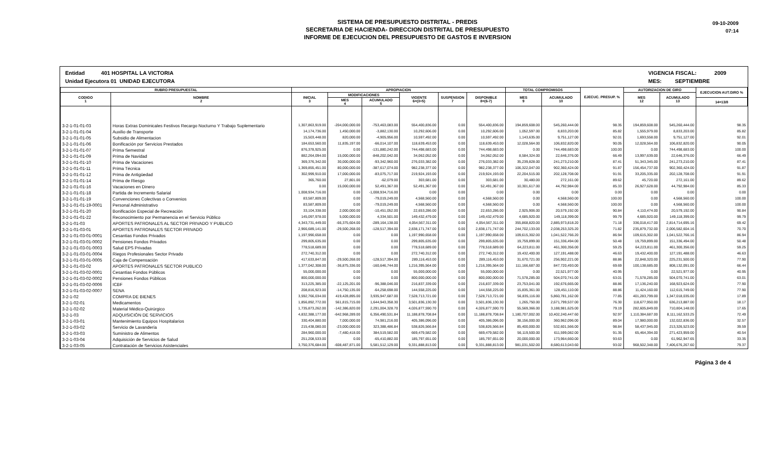SISTEMA DE PRESUPUESTO DISTRITAL - PREDIS
SECRETARIA DE HACIENDA- DIRECCION DISTRITAL DE PRESUPUESTO
INFORME DE EJECUCION DEL PRESUPUESTO DE GASTOS E INVERSION
09-10-2009
07:14
Entidad 401 HOSPITAL LA VICTORIA
Unidad Ejecutora 01 UNIDAD EJECUTORA
VIGENCIA FISCAL: 2009
MES: SEPTIEMBRE
| RUBRO PRESUPUESTAL | | APROPIACION | | | | | | TOTAL COMPROMISOS | | EJECUC. PRESUP. % | AUTORIZACION DE GIRO | | EJECUCION AUT.GIRO % |
| --- | --- | --- | --- | --- | --- | --- | --- | --- | --- | --- | --- | --- | --- |
| CODIGO 1 | NOMBRE 2 | INICIAL 3 | MODIFICACIONES | | VIGENTE 6=(3+5) | SUSPENSION 7 | DISPONIBLE 8=(6-7) | MES 9 | ACUMULADO 10 | | MES 12 | ACUMULADO 13 | |
| | | | MES 4 | ACUMULADO 5 | | | | | | | | | 14=13/8 |
| 3-2-1-01-01-03 | Horas Extras Dominicales Festivos Recargo Nocturno Y Trabajo Suplementario | 1,307,863,919.00 | -204,000,000.00 | -753,463,083.00 | 554,400,836.00 | 0.00 | 554,400,836.00 | 194,859,608.00 | 545,260,444.00 | 98.35 | 194,859,608.00 | 545,260,444.00 | 98.35 |
| 3-2-1-01-01-04 | Auxilio de Transporte | 14,174,736.00 | 1,450,000.00 | -3,882,130.00 | 10,292,606.00 | 0.00 | 10,292,606.00 | 1,052,597.00 | 8,833,203.00 | 85.82 | 1,555,979.00 | 8,833,203.00 | 85.82 |
| 3-2-1-01-01-05 | Subsidio de Alimentacion | 15,503,448.00 | 820,000.00 | -4,905,956.00 | 10,597,492.00 | 0.00 | 10,597,492.00 | 1,143,635.00 | 9,751,127.00 | 92.01 | 1,693,558.00 | 9,751,127.00 | 92.01 |
| 3-2-1-01-01-06 | Bonificación por Servicios Prestados | 184,653,560.00 | 11,835,197.00 | -66,014,107.00 | 118,639,453.00 | 0.00 | 118,639,453.00 | 12,028,564.00 | 106,832,820.00 | 90.05 | 12,028,564.00 | 106,832,820.00 | 90.05 |
| 3-2-1-01-01-07 | Prima Semestral | 876,378,925.00 | 0.00 | -131,880,242.00 | 744,498,683.00 | 0.00 | 744,498,683.00 | 0.00 | 744,498,683.00 | 100.00 | 0.00 | 744,498,683.00 | 100.00 |
| 3-2-1-01-01-09 | Prima de Navidad | 882,264,094.00 | 15,000,000.00 | -848,202,042.00 | 34,062,052.00 | 0.00 | 34,062,052.00 | 8,584,324.00 | 22,646,376.00 | 66.49 | 13,997,639.00 | 22,646,376.00 | 66.49 |
| 3-2-1-01-01-10 | Prima de Vacaciones | 369,376,342.00 | 30,000,000.00 | -93,342,960.00 | 276,033,382.00 | 0.00 | 276,033,382.00 | 35,239,828.00 | 241,273,210.00 | 87.41 | 51,343,345.00 | 241,273,210.00 | 87.41 |
| 3-2-1-01-01-11 | Prima Técnica | 1,369,855,451.00 | 80,000,000.00 | -387,617,074.00 | 982,238,377.00 | 0.00 | 982,238,377.00 | 106,322,047.00 | 902,360,424.00 | 91.87 | 156,454,737.00 | 902,360,424.00 | 91.87 |
| 3-2-1-01-01-12 | Prima de Antigüedad | 302,999,910.00 | 17,000,000.00 | -83,075,717.00 | 219,924,193.00 | 0.00 | 219,924,193.00 | 22,204,515.00 | 202,128,708.00 | 91.91 | 33,205,335.00 | 202,128,708.00 | 91.91 |
| 3-2-1-01-01-14 | Prima de Riesgo | 365,760.00 | 27,801.00 | -62,079.00 | 303,681.00 | 0.00 | 303,681.00 | 30,480.00 | 272,161.00 | 89.62 | 45,720.00 | 272,161.00 | 89.62 |
| 3-2-1-01-01-16 | Vacaciones en Dinero | 0.00 | 15,000,000.00 | 52,491,367.00 | 52,491,367.00 | 0.00 | 52,491,367.00 | 10,301,617.00 | 44,792,984.00 | 85.33 | 26,927,628.00 | 44,792,984.00 | 85.33 |
| 3-2-1-01-01-18 | Partida de Incremento Salarial | 1,008,934,716.00 | 0.00 | -1,008,934,716.00 | 0.00 | 0.00 | 0.00 | 0.00 | 0.00 | 0.00 | 0.00 | 0.00 | 0.00 |
| 3-2-1-01-01-19 | Convenciones Colectivas o Convenios | 83,587,809.00 | 0.00 | -79,019,249.00 | 4,568,560.00 | 0.00 | 4,568,560.00 | 0.00 | 4,568,560.00 | 100.00 | 0.00 | 4,568,560.00 | 100.00 |
| 3-2-1-01-01-19-0001 | Personal Administrativo | 83,587,809.00 | 0.00 | -79,019,249.00 | 4,568,560.00 | 0.00 | 4,568,560.00 | 0.00 | 4,568,560.00 | 100.00 | 0.00 | 4,568,560.00 | 100.00 |
| 3-2-1-01-01-20 | Bonificación Especial de Recreación | 33,104,338.00 | 2,000,000.00 | -10,451,052.00 | 22,653,286.00 | 0.00 | 22,653,286.00 | 2,925,906.00 | 20,579,192.00 | 90.84 | 4,110,474.00 | 20,579,192.00 | 90.84 |
| 3-2-1-01-01-22 | Reconocimiento por Permanencia en el Servicio Público | 145,097,978.00 | 5,000,000.00 | 4,334,501.00 | 149,432,479.00 | 0.00 | 149,432,479.00 | 4,685,920.00 | 149,118,399.00 | 99.79 | 4,685,920.00 | 149,118,399.00 | 99.79 |
| 3-2-1-01-03 | APORTES PATRONALES AL SECTOR PRIVADO Y PUBLICO | 4,343,731,449.00 | -66,375,604.00 | -289,164,138.00 | 4,054,567,311.00 | 0.00 | 4,054,567,311.00 | 355,868,820.00 | 2,885,973,818.20 | 71.18 | 336,018,417.00 | 2,814,714,695.16 | 69.42 |
| 3-2-1-01-03-01 | APORTES PATRONALES SECTOR PRIVADO | 2,966,689,141.00 | -29,500,268.00 | -128,517,394.00 | 2,838,171,747.00 | 0.00 | 2,838,171,747.00 | 244,702,133.00 | 2,038,253,325.20 | 71.82 | 235,879,732.00 | 2,006,582,604.16 | 70.70 |
| 3-2-1-01-03-01-0001 | Cesantias Fondos Privados | 1,197,990,658.00 | 0.00 | 0.00 | 1,197,990,658.00 | 0.00 | 1,197,990,658.00 | 109,615,302.00 | 1,041,522,766.20 | 86.94 | 109,615,302.00 | 1,041,522,766.16 | 86.94 |
| 3-2-1-01-03-01-0002 | Pensiones Fondos Privados | 299,805,635.00 | 0.00 | 0.00 | 299,805,635.00 | 0.00 | 299,805,635.00 | 19,759,899.00 | 151,336,494.00 | 50.48 | 19,759,899.00 | 151,336,494.00 | 50.48 |
| 3-2-1-01-03-01-0003 | Salud EPS Privadas | 778,518,689.00 | 0.00 | 0.00 | 778,518,689.00 | 0.00 | 778,518,689.00 | 64,223,811.00 | 461,300,356.00 | 59.25 | 64,223,811.00 | 461,300,356.00 | 59.25 |
| 3-2-1-01-03-01-0004 | Riegos Profesionales Sector Privado | 272,740,312.00 | 0.00 | 0.00 | 272,740,312.00 | 0.00 | 272,740,312.00 | 19,432,400.00 | 127,191,488.00 | 46.63 | 19,432,400.00 | 127,191,488.00 | 46.63 |
| 3-2-1-01-03-01-0005 | Caja de Compensación | 417,633,847.00 | -29,500,268.00 | -128,517,394.00 | 289,116,453.00 | 0.00 | 289,116,453.00 | 31,670,721.00 | 256,902,221.00 | 88.86 | 22,848,320.00 | 225,231,500.00 | 77.90 |
| 3-2-1-01-03-02 | APORTES PATRONALES SECTOR PUBLICO | 1,377,042,308.00 | -36,875,336.00 | -160,646,744.00 | 1,216,395,564.00 | 0.00 | 1,216,395,564.00 | 111,166,687.00 | 847,720,493.00 | 69.69 | 100,138,685.00 | 808,132,091.00 | 66.44 |
| 3-2-1-01-03-02-0001 | Cesantias Fondos Públicos | 55,000,000.00 | 0.00 | 0.00 | 55,000,000.00 | 0.00 | 55,000,000.00 | 0.00 | 22,521,977.00 | 40.95 | 0.00 | 22,521,977.00 | 40.95 |
| 3-2-1-01-03-02-0002 | Pensiones Fondos Públicos | 800,000,000.00 | 0.00 | 0.00 | 800,000,000.00 | 0.00 | 800,000,000.00 | 71,578,285.00 | 504,070,741.00 | 63.01 | 71,578,285.00 | 504,070,741.00 | 63.01 |
| 3-2-1-01-03-02-0006 | ICBF | 313,225,385.00 | -22,125,201.00 | -96,388,046.00 | 216,837,339.00 | 0.00 | 216,837,339.00 | 23,753,041.00 | 192,676,665.00 | 88.86 | 17,136,240.00 | 168,923,624.00 | 77.90 |
| 3-2-1-01-03-02-0007 | SENA | 208,816,923.00 | -14,750,135.00 | -64,258,698.00 | 144,558,225.00 | 0.00 | 144,558,225.00 | 15,835,361.00 | 128,451,110.00 | 88.86 | 11,424,160.00 | 112,615,749.00 | 77.90 |
| 3-2-1-02 | COMPRA DE BIENES | 3,592,766,034.00 | 419,428,895.00 | 3,935,947,687.00 | 7,528,713,721.00 | 0.00 | 7,528,713,721.00 | 56,835,116.00 | 5,860,781,162.00 | 77.85 | 401,283,799.00 | 1,347,018,035.00 | 17.89 |
| 3-2-1-02-01 | Medicamentos | 1,856,892,772.00 | 561,815,715.00 | 1,644,943,358.30 | 3,501,836,130.30 | 0.00 | 3,501,836,130.30 | 1,265,750.00 | 2,671,799,537.00 | 76.30 | 118,677,950.00 | 636,213,887.00 | 18.17 |
| 3-2-1-02-02 | Material Médico-Quirúrgico | 1,735,873,262.00 | -142,386,820.00 | 2,291,004,328.70 | 4,026,877,590.70 | 0.00 | 4,026,877,590.70 | 55,569,366.00 | 3,188,981,625.00 | 79.19 | 282,605,849.00 | 710,804,148.00 | 17.65 |
| 3-2-1-03 | ADQUISICIÓN DE SERVICIOS | 4,832,388,177.00 | -642,968,289.00 | 6,356,490,531.84 | 11,188,878,708.84 | 0.00 | 11,188,878,708.84 | 1,180,707,002.00 | 10,402,240,447.60 | 92.97 | 1,110,384,687.00 | 8,111,162,533.25 | 72.49 |
| 3-2-1-03-01 | Mantenimiento Equipos Hospitalarios | 330,404,880.00 | 7,000,000.00 | 74,981,216.00 | 405,386,096.00 | 0.00 | 405,386,096.00 | 38,156,000.00 | 360,962,096.00 | 89.04 | 17,980,000.00 | 132,022,836.00 | 32.57 |
| 3-2-1-03-02 | Servicio de Lavandería | 215,438,080.00 | -23,000,000.00 | 323,388,486.84 | 538,826,566.84 | 0.00 | 538,826,566.84 | 85,400,000.00 | 532,601,566.00 | 98.84 | 58,437,945.00 | 213,326,523.00 | 39.59 |
| 3-2-1-03-03 | Suministro de Alimentos | 284,960,000.00 | -7,480,418.00 | 384,519,582.00 | 669,479,582.00 | 0.00 | 669,479,582.00 | 56,119,500.00 | 611,599,082.00 | 91.35 | 65,464,394.00 | 271,423,959.00 | 40.54 |
| 3-2-1-03-04 | Adquisición de Servicios de Salud | 251,208,533.00 | 0.00 | -65,410,882.00 | 185,797,651.00 | 0.00 | 185,797,651.00 | 20,000,000.00 | 173,964,660.00 | 93.63 | 0.00 | 61,962,947.65 | 33.35 |
| 3-2-1-03-05 | Contratación de Servicios Asistenciales | 3,750,376,684.00 | -608,487,871.00 | 5,581,512,129.00 | 9,331,888,813.00 | 0.00 | 9,331,888,813.00 | 981,031,502.00 | 8,680,613,043.60 | 93.02 | 968,502,348.00 | 7,406,676,267.60 | 79.37 |
Página 3 de 4